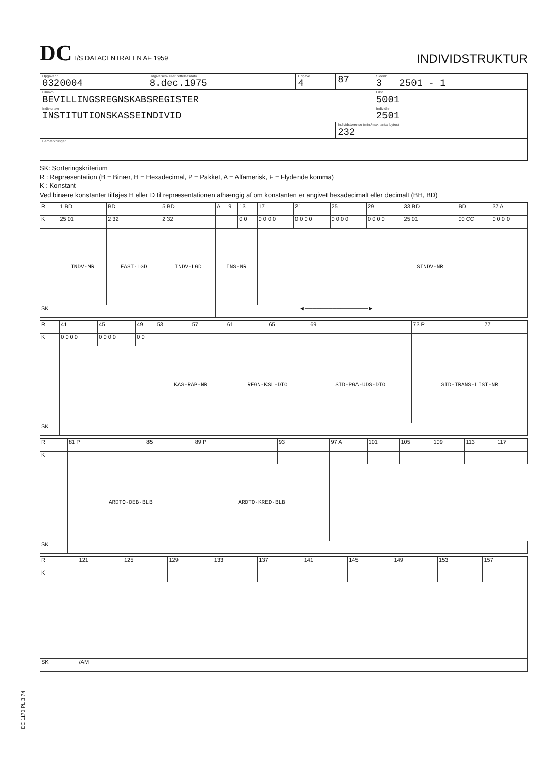DC I/S DATACENTRALEN AF 1959
INDIVIDSTRUKTUR
| Opgavenr 0320004 | Udgivelses- eller rettelsesdato 8.dec.1975 | Udgave 4 | 87 | Sidenr 3 2501 - 1 |
| Filnavn BEVILLINGSREGNSKABSREGISTER | | | | Filnr 5001 |
| Individnavn INSTITUTIONSKASSEINDIVID | | | | Individnr 2501 |
| | | | Individstørrelse (min./max. antal bytes) 232 | |
| Bemærkninger | | | | |
SK: Sorteringskriterium
R : Repræsentation (B = Binær, H = Hexadecimal, P = Pakket, A = Alfamerisk, F = Flydende komma)
K : Konstant
Ved binære konstanter tilføjes H eller D til repræsentationen afhængig af om konstanten er angivet hexadecimalt eller decimalt (BH, BD)
| R | 1 BD | BD | 5 BD | A | 9 | 13 | 17 | 21 | 25 | 29 | 33 BD | BD | 37 A |
| K | 25 01 | 2 32 | 2 32 | | | 0 0 | 0 0 0 0 | 0 0 0 0 | 0 0 0 0 | 0 0 0 0 | 25 01 | 00 CC | 0 0 0 0 |
| | INDV-NR | FAST-LGD | INDV-LGD | INS-NR | | | | | | | SINDV-NR | | |
| SK | | | | ◄────────────────► | | | | | | | | | |
| R | 41 | 45 | 49 | 53 | 57 | 61 | 65 | 69 | 73 P | 77 |
| K | 0 0 0 0 | 0 0 0 0 | 0 0 | | | | | | | |
| | | | | KAS-RAP-NR | | REGN-KSL-DTO | | SID-PGA-UDS-DTO | SID-TRANS-LIST-NR | |
| SK | | | | | | | | | | |
| R | 81 P | 85 | 89 P | 93 | 97 A | 101 | 105 | 109 | 113 | 117 |
| K | | | | | | | | | | |
| | ARDTO-DEB-BLB | | ARDTO-KRED-BLB | | | | | | | |
| SK | | | | | | | | | | |
| R | 121 | 125 | 129 | 133 | 137 | 141 | 145 | 149 | 153 | 157 |
| K | | | | | | | | | | |
| SK | /AM | | | | | | | | | |
DC 1170 PL 3 74